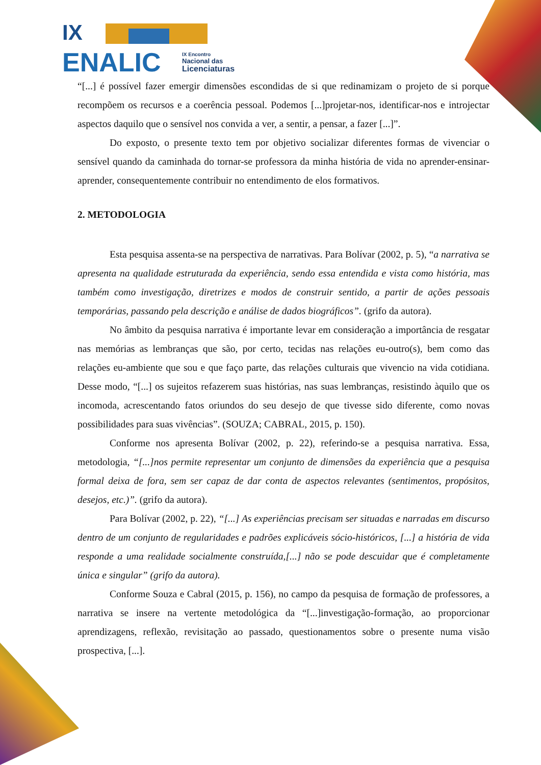IX
ENALIC
IX Encontro
Nacional das
Licenciaturas
“[...] é possível fazer emergir dimensões escondidas de si que redinamizam o projeto de si porque recompõem os recursos e a coerência pessoal. Podemos [...]projetar-nos, identificar-nos e introjectar aspectos daquilo que o sensível nos convida a ver, a sentir, a pensar, a fazer [...]”.
Do exposto, o presente texto tem por objetivo socializar diferentes formas de vivenciar o sensível quando da caminhada do tornar-se professora da minha história de vida no aprender-ensinar-aprender, consequentemente contribuir no entendimento de elos formativos.
2. METODOLOGIA
Esta pesquisa assenta-se na perspectiva de narrativas. Para Bolívar (2002, p. 5), “a narrativa se apresenta na qualidade estruturada da experiência, sendo essa entendida e vista como história, mas também como investigação, diretrizes e modos de construir sentido, a partir de ações pessoais temporárias, passando pela descrição e análise de dados biográficos”. (grifo da autora).
No âmbito da pesquisa narrativa é importante levar em consideração a importância de resgatar nas memórias as lembranças que são, por certo, tecidas nas relações eu-outro(s), bem como das relações eu-ambiente que sou e que faço parte, das relações culturais que vivencio na vida cotidiana. Desse modo, “[...] os sujeitos refazerem suas histórias, nas suas lembranças, resistindo àquilo que os incomoda, acrescentando fatos oriundos do seu desejo de que tivesse sido diferente, como novas possibilidades para suas vivências”. (SOUZA; CABRAL, 2015, p. 150).
Conforme nos apresenta Bolívar (2002, p. 22), referindo-se a pesquisa narrativa. Essa, metodologia, “[...]nos permite representar um conjunto de dimensões da experiência que a pesquisa formal deixa de fora, sem ser capaz de dar conta de aspectos relevantes (sentimentos, propósitos, desejos, etc.)”. (grifo da autora).
Para Bolívar (2002, p. 22), “[...] As experiências precisam ser situadas e narradas em discurso dentro de um conjunto de regularidades e padrões explicáveis sócio-históricos, [...] a história de vida responde a uma realidade socialmente construída,[...] não se pode descuidar que é completamente única e singular” (grifo da autora).
Conforme Souza e Cabral (2015, p. 156), no campo da pesquisa de formação de professores, a narrativa se insere na vertente metodológica da “[...]investigação-formação, ao proporcionar aprendizagens, reflexão, revisitação ao passado, questionamentos sobre o presente numa visão prospectiva, [...].